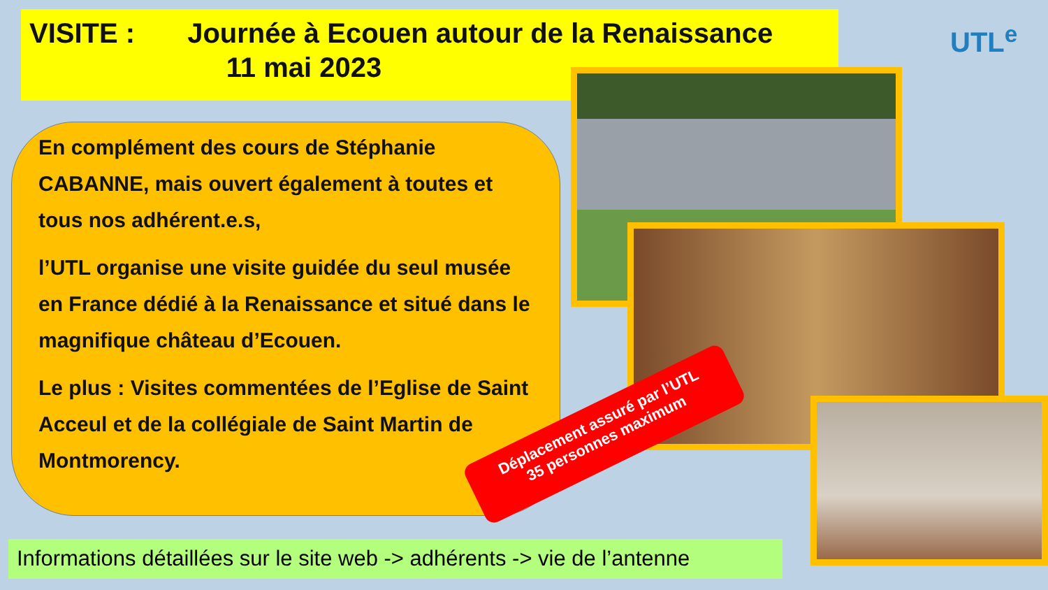VISITE : Journée à Ecouen autour de la Renaissance
11 mai 2023
UTL<sup>e</sup>
En complément des cours de Stéphanie CABANNE, mais ouvert également à toutes et tous nos adhérent.e.s,
l’UTL organise une visite guidée du seul musée en France dédié à la Renaissance et situé dans le magnifique château d’Ecouen.
Le plus : Visites commentées de l’Eglise de Saint Acceul et de la collégiale de Saint Martin de Montmorency.
Déplacement assuré par l’UTL
35 personnes maximum
Informations détaillées sur le site web -> adhérents -> vie de l’antenne